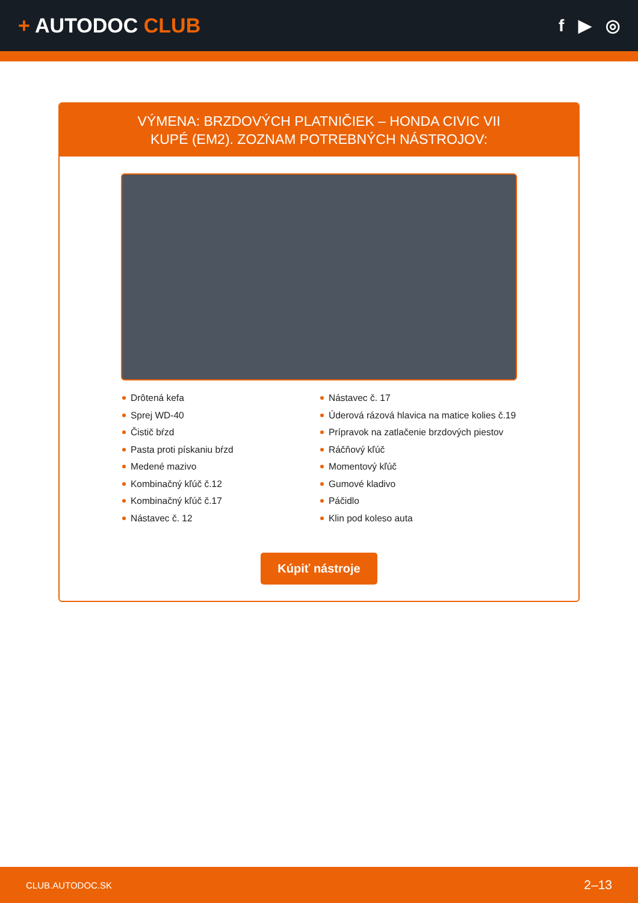+ AUTODOC CLUB
f ▶ ◎
VÝMENA: BRZDOVÝCH PLATNIČIEK – HONDA CIVIC VII
KUPÉ (EM2). ZOZNAM POTREBNÝCH NÁSTROJOV:
Drôtená kefa
Sprej WD-40
Čistič bŕzd
Pasta proti pískaniu bŕzd
Medené mazivo
Kombinačný kľúč č.12
Kombinačný kľúč č.17
Nástavec č. 12
Nástavec č. 17
Úderová rázová hlavica na matice kolies č.19
Prípravok na zatlačenie brzdových piestov
Ráčňový kľúč
Momentový kľúč
Gumové kladivo
Páčidlo
Klin pod koleso auta
Kúpiť nástroje
CLUB.AUTODOC.SK 2–13